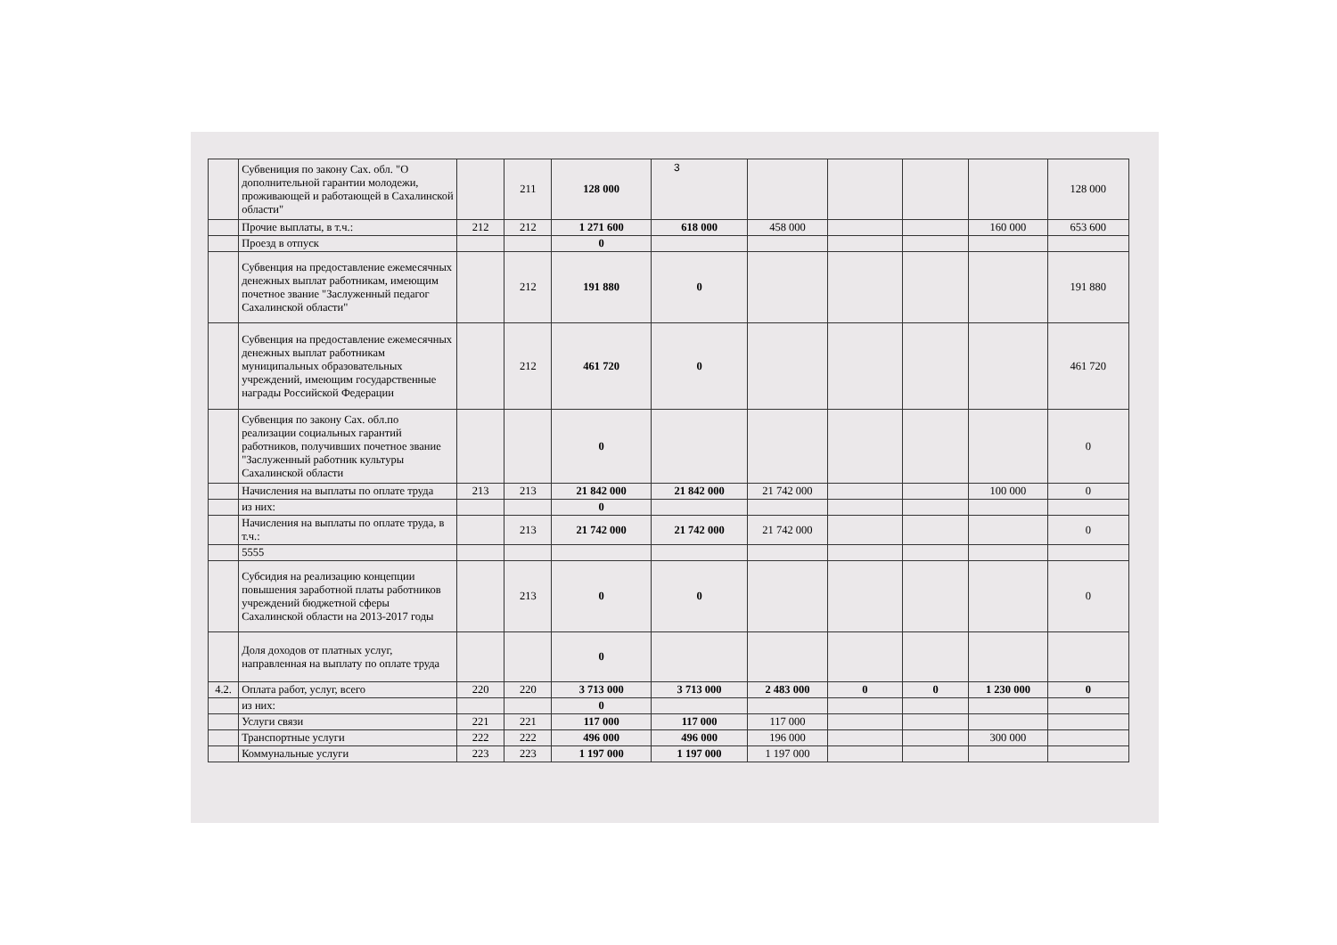3
| | Субвениция по закону Сах. обл. "О дополнительной гарантии молодежи, проживающей и работающей в Сахалинской области" | | 211 | 128 000 | | | | | | 128 000 |
| | Прочие выплаты, в т.ч.: | 212 | 212 | 1 271 600 | 618 000 | 458 000 | | | 160 000 | 653 600 |
| | Проезд в отпуск | | | 0 | | | | | | |
| | Субвенция на предоставление ежемесячных денежных выплат работникам, имеющим почетное звание "Заслуженный педагог Сахалинской области" | | 212 | 191 880 | 0 | | | | | 191 880 |
| | Субвенция на предоставление ежемесячных денежных выплат работникам муниципальных образовательных учреждений, имеющим государственные награды Российской Федерации | | 212 | 461 720 | 0 | | | | | 461 720 |
| | Субвенция по закону Сах. обл.по реализации социальных гарантий работников, получивших почетное звание "Заслуженный работник культуры Сахалинской области | | | 0 | | | | | | 0 |
| | Начисления на выплаты по оплате труда | 213 | 213 | 21 842 000 | 21 842 000 | 21 742 000 | | | 100 000 | 0 |
| | из них: | | | 0 | | | | | | |
| | Начисления на выплаты по оплате труда, в т.ч.: | | 213 | 21 742 000 | 21 742 000 | 21 742 000 | | | | 0 |
| | 5555 | | | | | | | | | |
| | Субсидия на реализацию концепции повышения заработной платы работников учреждений бюджетной сферы Сахалинской области на 2013-2017 годы | | 213 | 0 | 0 | | | | | 0 |
| | Доля доходов от платных услуг, направленная на выплату по оплате труда | | | 0 | | | | | | |
| 4.2. | Оплата работ, услуг, всего | 220 | 220 | 3 713 000 | 3 713 000 | 2 483 000 | 0 | 0 | 1 230 000 | 0 |
| | из них: | | | 0 | | | | | | |
| | Услуги связи | 221 | 221 | 117 000 | 117 000 | 117 000 | | | | |
| | Транспортные услуги | 222 | 222 | 496 000 | 496 000 | 196 000 | | | 300 000 | |
| | Коммунальные услуги | 223 | 223 | 1 197 000 | 1 197 000 | 1 197 000 | | | | |